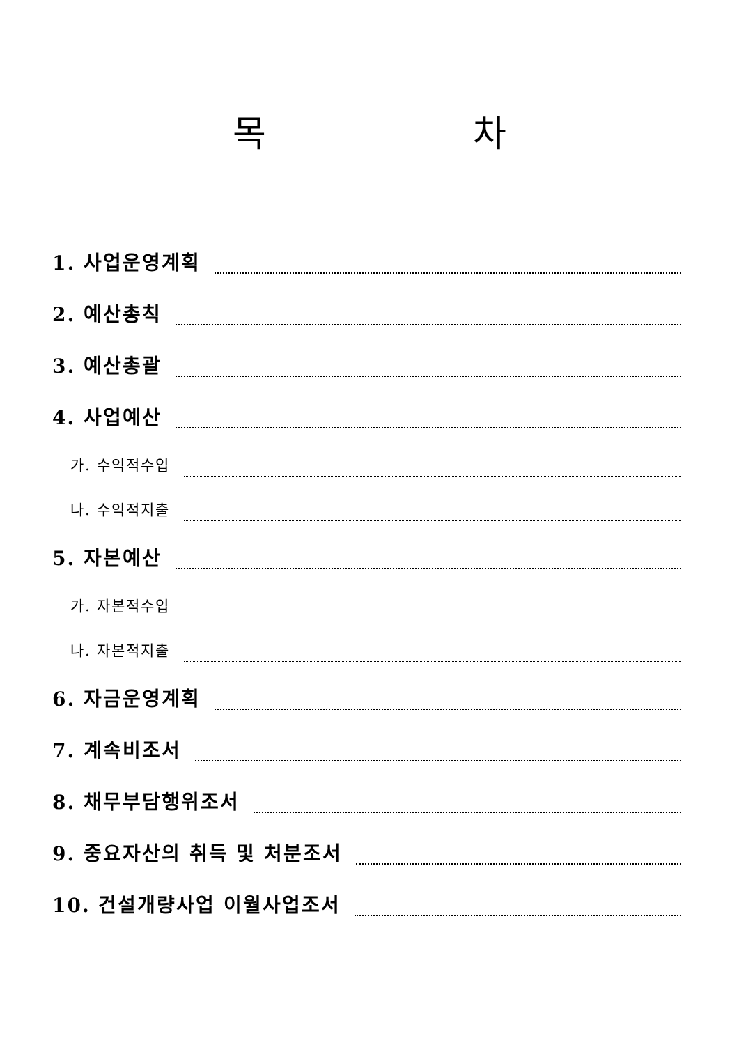목 차
1. 사업운영계획
2. 예산총칙
3. 예산총괄
4. 사업예산
가. 수익적수입
나. 수익적지출
5. 자본예산
가. 자본적수입
나. 자본적지출
6. 자금운영계획
7. 계속비조서
8. 채무부담행위조서
9. 중요자산의 취득 및 처분조서
10. 건설개량사업 이월사업조서